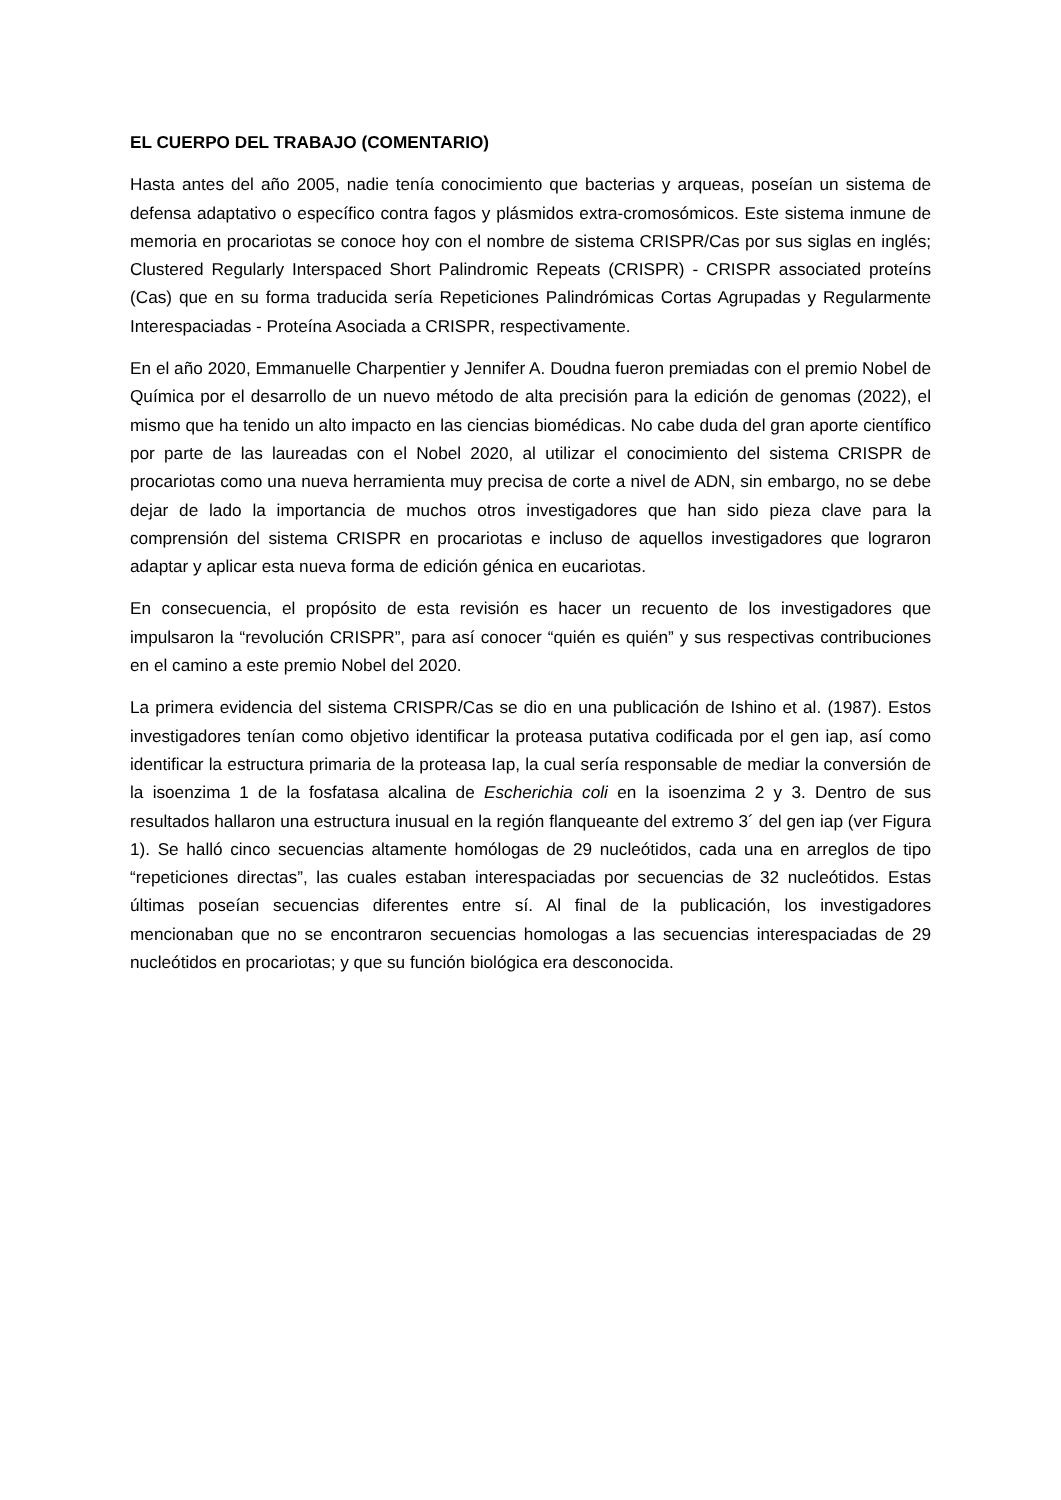EL CUERPO DEL TRABAJO (COMENTARIO)
Hasta antes del año 2005, nadie tenía conocimiento que bacterias y arqueas, poseían un sistema de defensa adaptativo o específico contra fagos y plásmidos extra-cromosómicos. Este sistema inmune de memoria en procariotas se conoce hoy con el nombre de sistema CRISPR/Cas por sus siglas en inglés; Clustered Regularly Interspaced Short Palindromic Repeats (CRISPR) - CRISPR associated proteíns (Cas) que en su forma traducida sería Repeticiones Palindrómicas Cortas Agrupadas y Regularmente Interespaciadas - Proteína Asociada a CRISPR, respectivamente.
En el año 2020, Emmanuelle Charpentier y Jennifer A. Doudna fueron premiadas con el premio Nobel de Química por el desarrollo de un nuevo método de alta precisión para la edición de genomas (2022), el mismo que ha tenido un alto impacto en las ciencias biomédicas. No cabe duda del gran aporte científico por parte de las laureadas con el Nobel 2020, al utilizar el conocimiento del sistema CRISPR de procariotas como una nueva herramienta muy precisa de corte a nivel de ADN, sin embargo, no se debe dejar de lado la importancia de muchos otros investigadores que han sido pieza clave para la comprensión del sistema CRISPR en procariotas e incluso de aquellos investigadores que lograron adaptar y aplicar esta nueva forma de edición génica en eucariotas.
En consecuencia, el propósito de esta revisión es hacer un recuento de los investigadores que impulsaron la “revolución CRISPR”, para así conocer “quién es quién” y sus respectivas contribuciones en el camino a este premio Nobel del 2020.
La primera evidencia del sistema CRISPR/Cas se dio en una publicación de Ishino et al. (1987). Estos investigadores tenían como objetivo identificar la proteasa putativa codificada por el gen iap, así como identificar la estructura primaria de la proteasa Iap, la cual sería responsable de mediar la conversión de la isoenzima 1 de la fosfatasa alcalina de Escherichia coli en la isoenzima 2 y 3. Dentro de sus resultados hallaron una estructura inusual en la región flanqueante del extremo 3´ del gen iap (ver Figura 1). Se halló cinco secuencias altamente homólogas de 29 nucleótidos, cada una en arreglos de tipo “repeticiones directas”, las cuales estaban interespaciadas por secuencias de 32 nucleótidos. Estas últimas poseían secuencias diferentes entre sí. Al final de la publicación, los investigadores mencionaban que no se encontraron secuencias homologas a las secuencias interespaciadas de 29 nucleótidos en procariotas; y que su función biológica era desconocida.